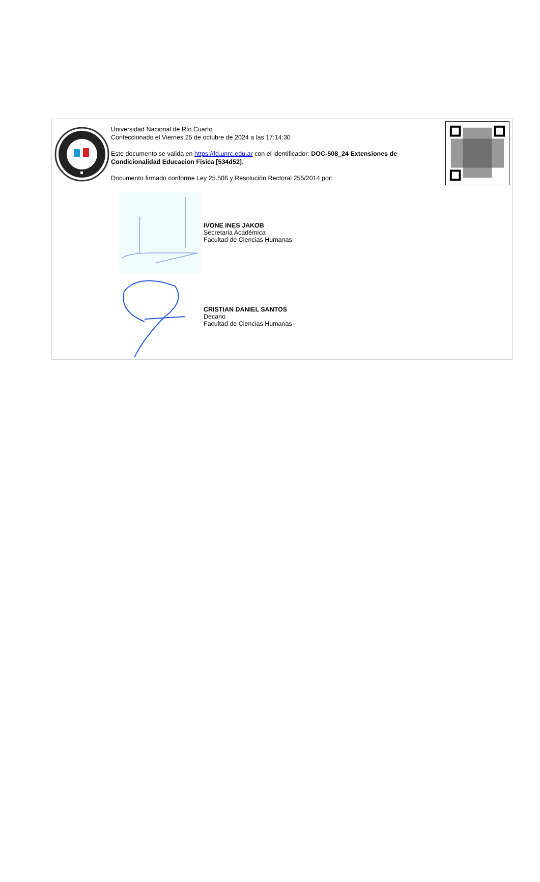Universidad Nacional de Río Cuarto
Confeccionado el Viernes 25 de octubre de 2024 a las 17:14:30
Este documento se valida en https://fd.unrc.edu.ar con el identificador: DOC-508_24 Extensiones de Condicionalidad Educacion Fisica [534d52].
Documento firmado conforme Ley 25.506 y Resolución Rectoral 255/2014 por:
IVONE INES JAKOB
Secretaria Académica
Facultad de Ciencias Humanas
CRISTIAN DANIEL SANTOS
Decano
Facultad de Ciencias Humanas